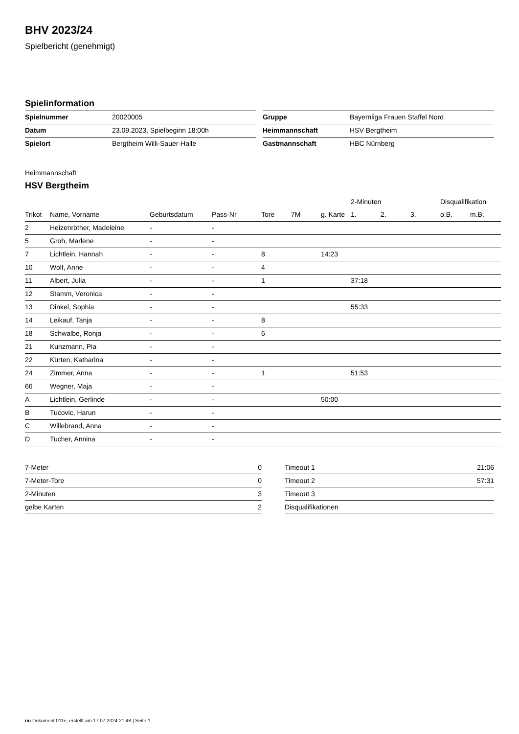BHV 2023/24
Spielbericht (genehmigt)
Spielinformation
| Spielnummer | 20020005 |
| Datum | 23.09.2023, Spielbeginn 18:00h |
| Spielort | Bergtheim Willi-Sauer-Halle |
| Gruppe | Bayernliga Frauen Staffel Nord |
| Heimmannschaft | HSV Bergtheim |
| Gastmannschaft | HBC Nürnberg |
Heimmannschaft
HSV Bergtheim
| | | | | | | | 2-Minuten | | | Disqualifikation | |
| --- | --- | --- | --- | --- | --- | --- | --- | --- | --- | --- | --- |
| Trikot | Name, Vorname | Geburtsdatum | Pass-Nr | Tore | 7M | g. Karte | 1. | 2. | 3. | o.B. | m.B. |
| 2 | Heizenröther, Madeleine | - | - | | | | | | | | |
| 5 | Groh, Marlene | - | - | | | | | | | | |
| 7 | Lichtlein, Hannah | - | - | 8 | | 14:23 | | | | | |
| 10 | Wolf, Anne | - | - | 4 | | | | | | | |
| 11 | Albert, Julia | - | - | 1 | | | 37:18 | | | | |
| 12 | Stamm, Veronica | - | - | | | | | | | | |
| 13 | Dinkel, Sophia | - | - | | | | 55:33 | | | | |
| 14 | Leikauf, Tanja | - | - | 8 | | | | | | | |
| 18 | Schwalbe, Ronja | - | - | 6 | | | | | | | |
| 21 | Kunzmann, Pia | - | - | | | | | | | | |
| 22 | Kürten, Katharina | - | - | | | | | | | | |
| 24 | Zimmer, Anna | - | - | 1 | | | 51:53 | | | | |
| 66 | Wegner, Maja | - | - | | | | | | | | |
| A | Lichtlein, Gerlinde | - | - | | | 50:00 | | | | | |
| B | Tucovic, Harun | - | - | | | | | | | | |
| C | Willebrand, Anna | - | - | | | | | | | | |
| D | Tucher, Annina | - | - | | | | | | | | |
| 7-Meter | 0 |
| 7-Meter-Tore | 0 |
| 2-Minuten | 3 |
| gelbe Karten | 2 |
| Timeout 1 | 21:06 |
| Timeout 2 | 57:31 |
| Timeout 3 | |
| Disqualifikationen | |
nu.Dokument 011e, erstellt am 17.07.2024 21:48 | Seite 1